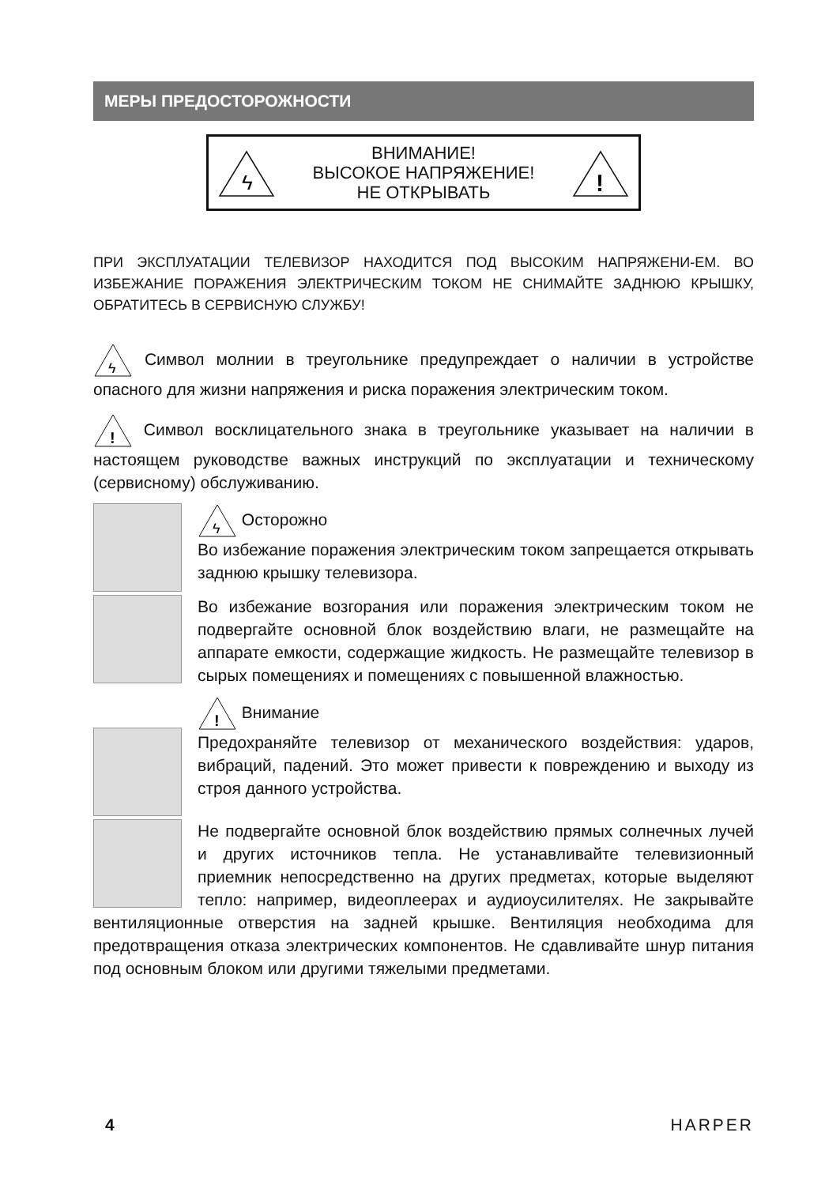МЕРЫ ПРЕДОСТОРОЖНОСТИ
ϟ
ВНИМАНИЕ!
ВЫСОКОЕ НАПРЯЖЕНИЕ!
НЕ ОТКРЫВАТЬ
!
ПРИ ЭКСПЛУАТАЦИИ ТЕЛЕВИЗОР НАХОДИТСЯ ПОД ВЫСОКИМ НАПРЯЖЕНИ-ЕМ. ВО ИЗБЕЖАНИЕ ПОРАЖЕНИЯ ЭЛЕКТРИЧЕСКИМ ТОКОМ НЕ СНИМАЙТЕ ЗАДНЮЮ КРЫШКУ, ОБРАТИТЕСЬ В СЕРВИСНУЮ СЛУЖБУ!
ϟ
Символ молнии в треугольнике предупреждает о наличии в устройстве опасного для жизни напряжения и риска поражения электрическим током.
!
Символ восклицательного знака в треугольнике указывает на наличии в настоящем руководстве важных инструкций по эксплуатации и техническому (сервисному) обслуживанию.
ϟ
Осторожно
Во избежание поражения электрическим током запрещается открывать заднюю крышку телевизора.
Во избежание возгорания или поражения электрическим током не подвергайте основной блок воздействию влаги, не размещайте на аппарате емкости, содержащие жидкость. Не размещайте телевизор в сырых помещениях и помещениях с повышенной влажностью.
!
Внимание
Предохраняйте телевизор от механического воздействия: ударов, вибраций, падений. Это может привести к повреждению и выходу из строя данного устройства.
Не подвергайте основной блок воздействию прямых солнечных лучей и других источников тепла. Не устанавливайте телевизионный приемник непосредственно на других предметах, которые выделяют тепло: например, видеоплеерах и аудиоусилителях. Не закрывайте вентиляционные отверстия на задней крышке. Вентиляция необходима для предотвращения отказа электрических компонентов. Не сдавливайте шнур питания под основным блоком или другими тяжелыми предметами.
4 HARPER